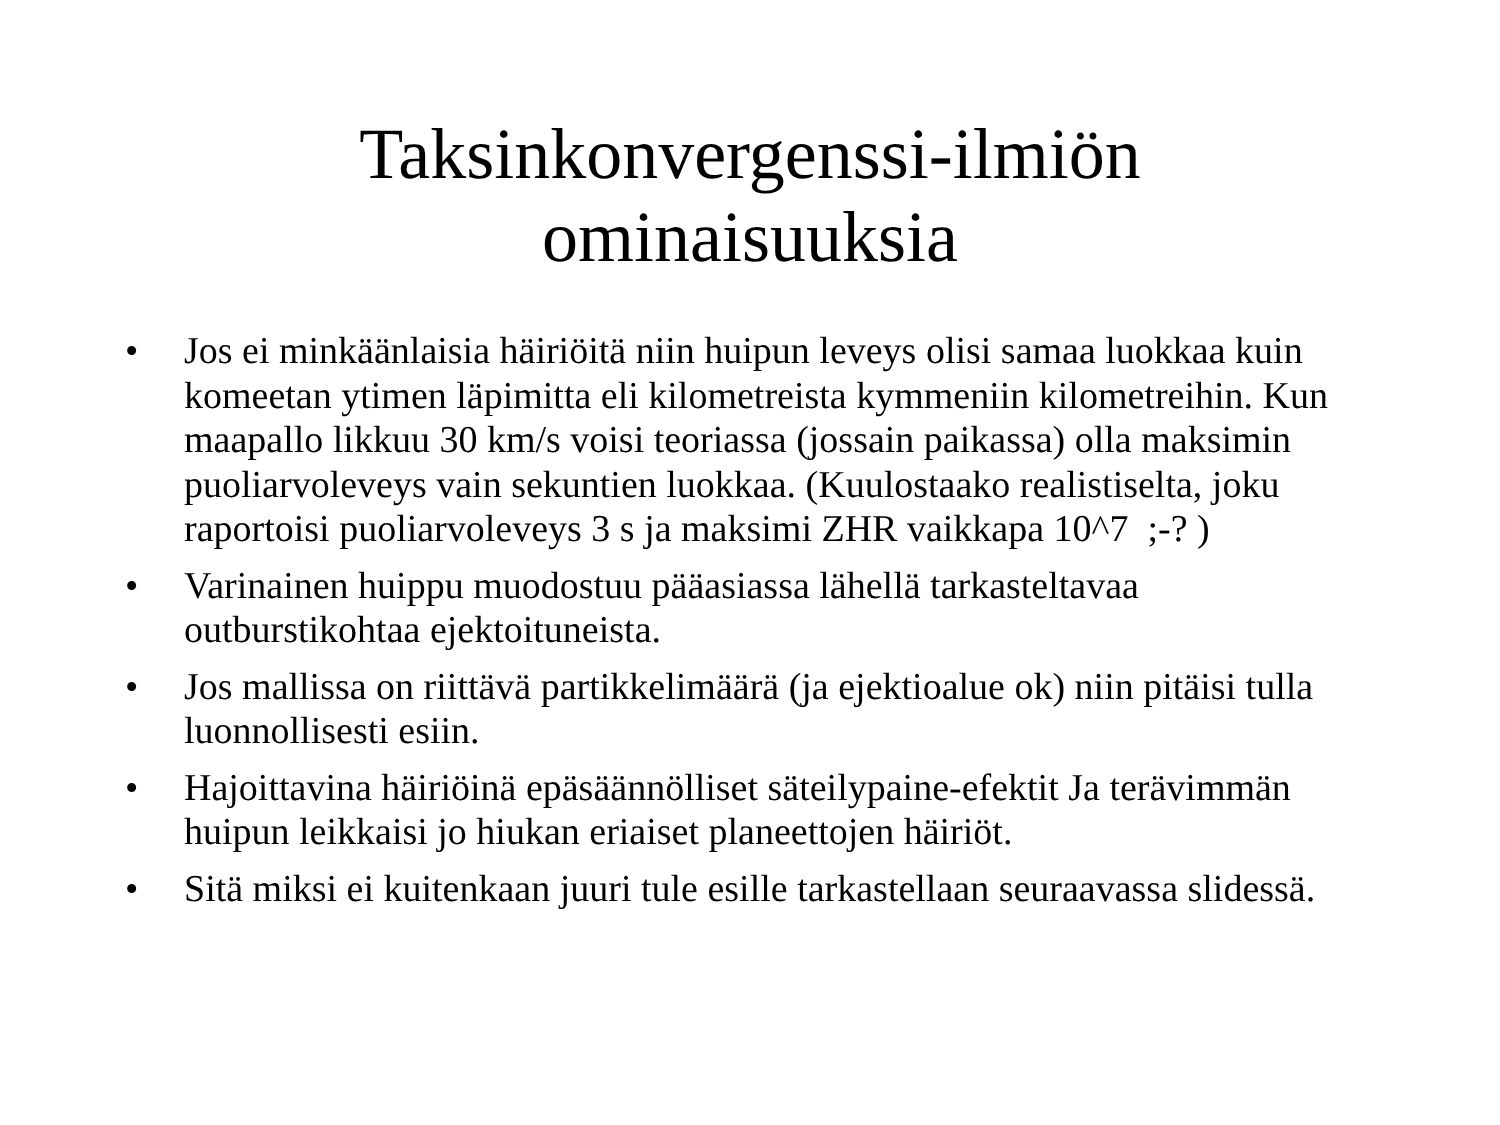Taksinkonvergenssi-ilmiön ominaisuuksia
• Jos ei minkäänlaisia häiriöitä niin huipun leveys olisi samaa luokkaa kuin komeetan ytimen läpimitta eli kilometreista kymmeniin kilometreihin. Kun maapallo likkuu 30 km/s voisi teoriassa (jossain paikassa) olla maksimin puoliarvoleveys vain sekuntien luokkaa. (Kuulostaako realistiselta, joku raportoisi puoliarvoleveys 3 s ja maksimi ZHR vaikkapa 10^7 ;-? )
• Varinainen huippu muodostuu pääasiassa lähellä tarkasteltavaa outburstikohtaa ejektoituneista.
• Jos mallissa on riittävä partikkelimäärä (ja ejektioalue ok) niin pitäisi tulla luonnollisesti esiin.
• Hajoittavina häiriöinä epäsäännölliset säteilypaine-efektit Ja terävimmän huipun leikkaisi jo hiukan eriaiset planeettojen häiriöt.
• Sitä miksi ei kuitenkaan juuri tule esille tarkastellaan seuraavassa slidessä.